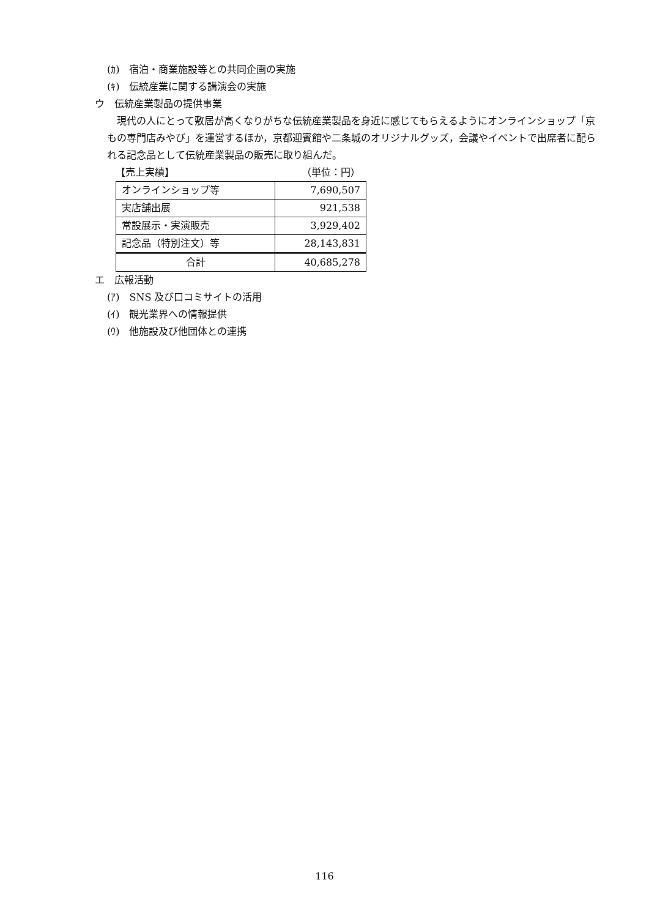(ｶ)　宿泊・商業施設等との共同企画の実施
(ｷ)　伝統産業に関する講演会の実施
ウ　伝統産業製品の提供事業
現代の人にとって敷居が高くなりがちな伝統産業製品を身近に感じてもらえるようにオンラインショップ「京もの専門店みやび」を運営するほか，京都迎賓館や二条城のオリジナルグッズ，会議やイベントで出席者に配られる記念品として伝統産業製品の販売に取り組んだ。
【売上実績】 （単位：円）
| オンラインショップ等 | 7,690,507 |
| 実店舗出展 | 921,538 |
| 常設展示・実演販売 | 3,929,402 |
| 記念品（特別注文）等 | 28,143,831 |
| 合計 | 40,685,278 |
エ　広報活動
(ｱ)　SNS 及び口コミサイトの活用
(ｲ)　観光業界への情報提供
(ｳ)　他施設及び他団体との連携
116